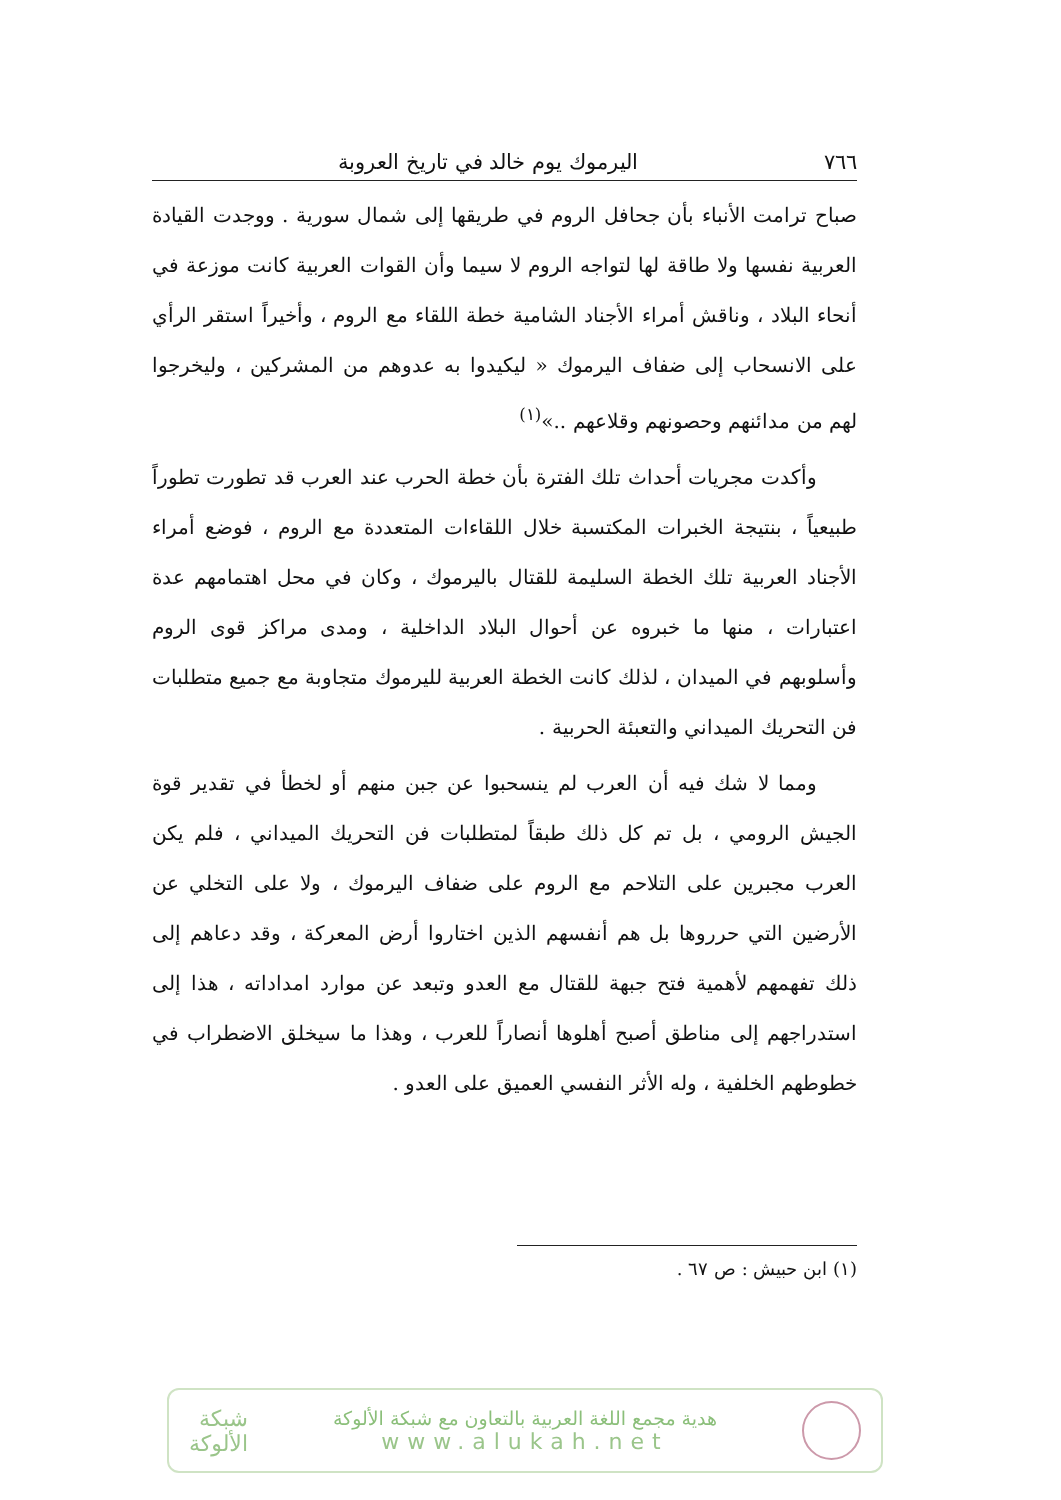٧٦٦ اليرموك يوم خالد في تاريخ العروبة
صباح ترامت الأنباء بأن جحافل الروم في طريقها إلى شمال سورية . ووجدت القيادة العربية نفسها ولا طاقة لها لتواجه الروم لا سيما وأن القوات العربية كانت موزعة في أنحاء البلاد ، وناقش أمراء الأجناد الشامية خطة اللقاء مع الروم ، وأخيراً استقر الرأي على الانسحاب إلى ضفاف اليرموك « ليكيدوا به عدوهم من المشركين ، وليخرجوا لهم من مدائنهم وحصونهم وقلاعهم ..»<sup>(١)</sup>
وأكدت مجريات أحداث تلك الفترة بأن خطة الحرب عند العرب قد تطورت تطوراً طبيعياً ، بنتيجة الخبرات المكتسبة خلال اللقاءات المتعددة مع الروم ، فوضع أمراء الأجناد العربية تلك الخطة السليمة للقتال باليرموك ، وكان في محل اهتمامهم عدة اعتبارات ، منها ما خبروه عن أحوال البلاد الداخلية ، ومدى مراكز قوى الروم وأسلوبهم في الميدان ، لذلك كانت الخطة العربية لليرموك متجاوبة مع جميع متطلبات فن التحريك الميداني والتعبئة الحربية .
ومما لا شك فيه أن العرب لم ينسحبوا عن جبن منهم أو لخطأ في تقدير قوة الجيش الرومي ، بل تم كل ذلك طبقاً لمتطلبات فن التحريك الميداني ، فلم يكن العرب مجبرين على التلاحم مع الروم على ضفاف اليرموك ، ولا على التخلي عن الأرضين التي حرروها بل هم أنفسهم الذين اختاروا أرض المعركة ، وقد دعاهم إلى ذلك تفهمهم لأهمية فتح جبهة للقتال مع العدو وتبعد عن موارد امداداته ، هذا إلى استدراجهم إلى مناطق أصبح أهلوها أنصاراً للعرب ، وهذا ما سيخلق الاضطراب في خطوطهم الخلفية ، وله الأثر النفسي العميق على العدو .
(١) ابن حبيش : ص ٦٧ .
هدية مجمع اللغة العربية بالتعاون مع شبكة الألوكة
www.alukah.net
شبكة
الألوكة